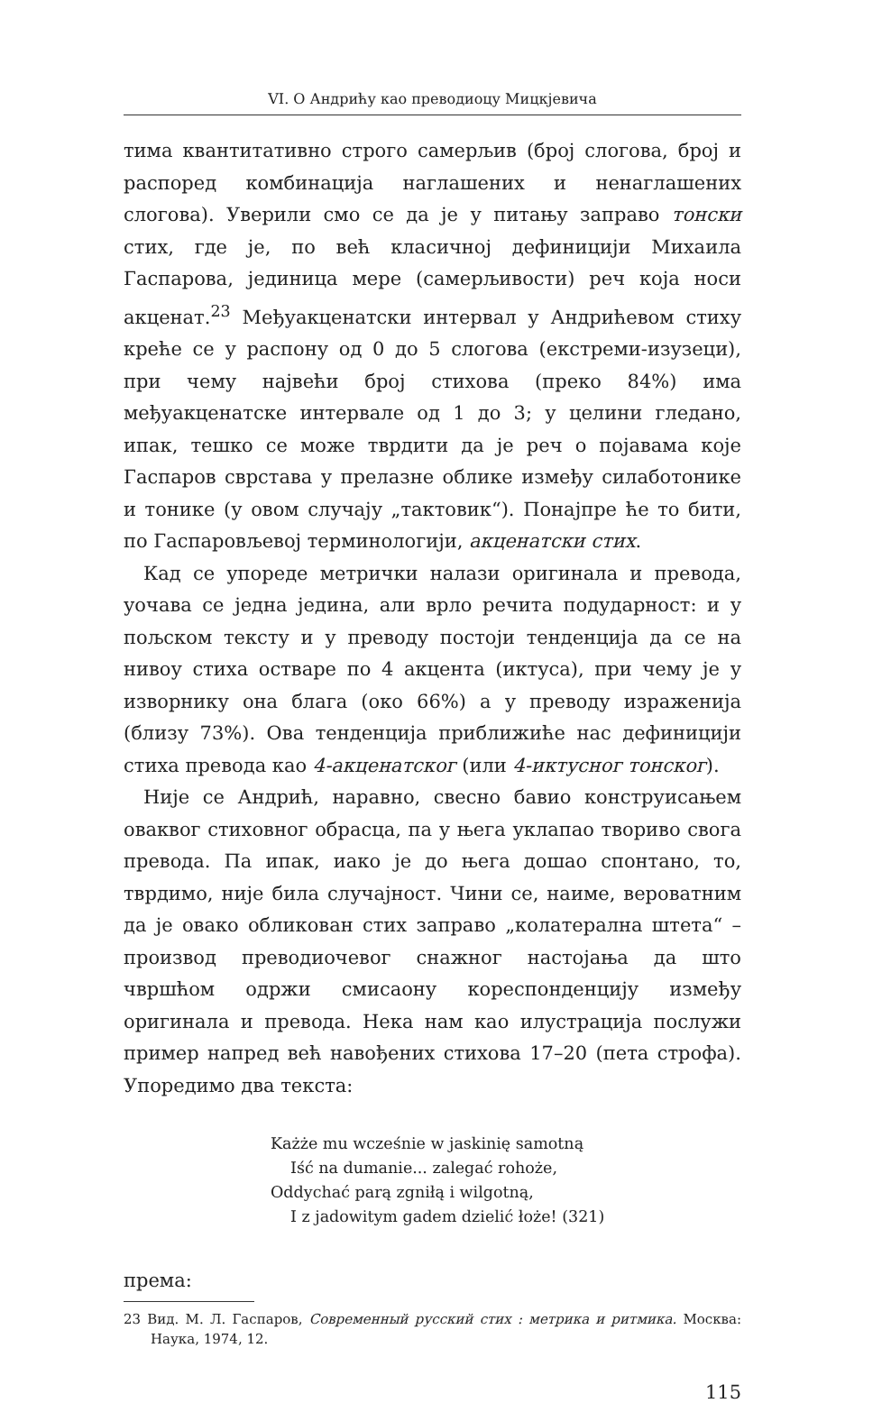VI. О Андрићу као преводиоцу Мицкјевича
тима квантитативно строго самерљив (број слогова, број и распоред комбинација наглашених и ненаглашених слогова). Уверили смо се да је у питању заправо тонски стих, где је, по већ класичној дефиницији Михаила Гаспарова, јединица мере (самерљивости) реч која носи акценат.<sup>23</sup> Међуакценатски интервал у Андрићевом стиху креће се у распону од 0 до 5 слогова (екстреми-изузеци), при чему највећи број стихова (преко 84%) има међуакценатске интервале од 1 до 3; у целини гледано, ипак, тешко се може тврдити да је реч о појавама које Гаспаров сврстава у прелазне облике између силаботонике и тонике (у овом случају „тактовик“). Понајпре ће то бити, по Гаспаровљевој терминологији, акценатски стих.
Кад се упореде метрички налази оригинала и превода, уочава се једна једина, али врло речита подударност: и у пољском тексту и у преводу постоји тенденција да се на нивоу стиха остваре по 4 акцента (иктуса), при чему је у изворнику она блага (око 66%) а у преводу израженија (близу 73%). Ова тенденција приближиће нас дефиницији стиха превода као 4-акценатског (или 4-иктусног тонског).
Није се Андрић, наравно, свесно бавио конструисањем оваквог стиховног обрасца, па у њега уклапао твориво свога превода. Па ипак, иако је до њега дошао спонтано, то, тврдимо, није била случајност. Чини се, наиме, вероватним да је овако обликован стих заправо „колатерална штета“ – производ преводиочевог снажног настојања да што чвршћом одржи смисаону кореспонденцију између оригинала и превода. Нека нам као илустрација послужи пример напред већ навођених стихова 17–20 (пета строфа). Упоредимо два текста:
Każże mu wcześnie w jaskinię samotną
Iść na dumanie... zalegać rohoże,
Oddychać parą zgniłą i wilgotną,
I z jadowitym gadem dzielić łoże! (321)
према:
23 Вид. М. Л. Гаспаров, Современный русский стих : метрика и ритмика. Москва: Наука, 1974, 12.
115